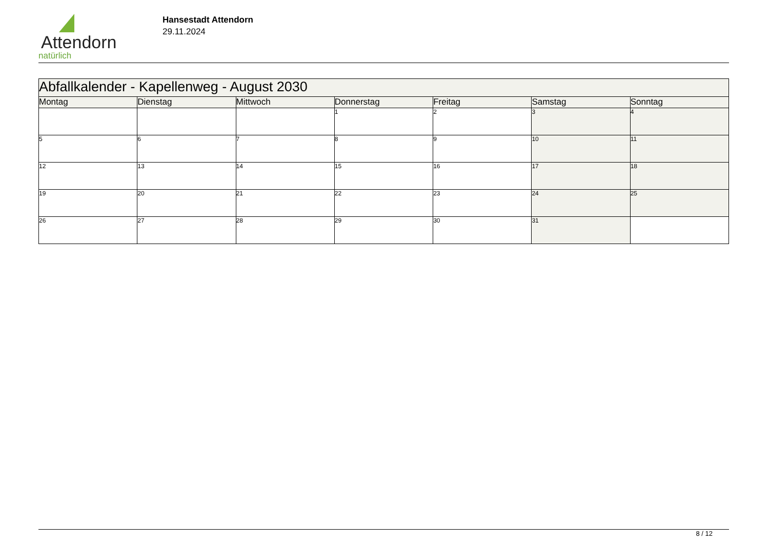Attendorn
natürlich
Hansestadt Attendorn
29.11.2024
| Abfallkalender - Kapellenweg - August 2030 | | | | | | |
| Montag | Dienstag | Mittwoch | Donnerstag | Freitag | Samstag | Sonntag |
| | | | 1 | 2 | 3 | 4 |
| 5 | 6 | 7 | 8 | 9 | 10 | 11 |
| 12 | 13 | 14 | 15 | 16 | 17 | 18 |
| 19 | 20 | 21 | 22 | 23 | 24 | 25 |
| 26 | 27 | 28 | 29 | 30 | 31 | |
8 / 12